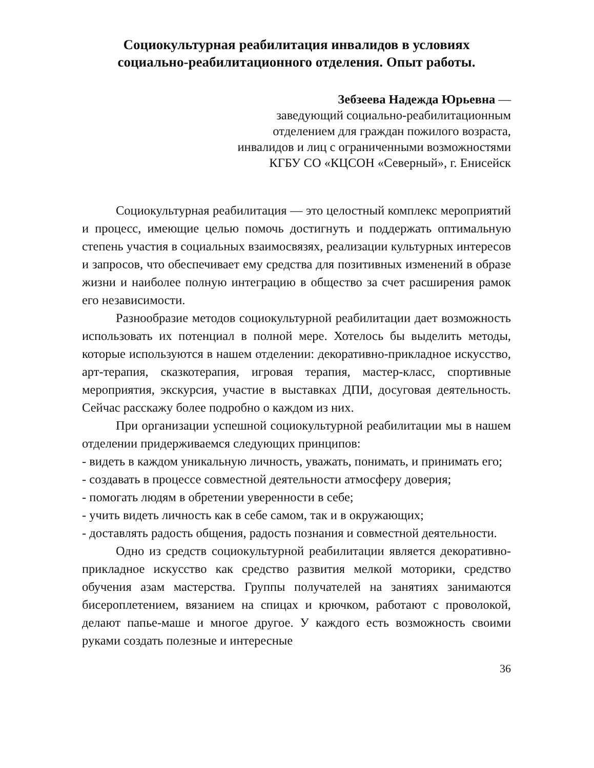Социокультурная реабилитация инвалидов в условиях
социально-реабилитационного отделения. Опыт работы.
Зебзеева Надежда Юрьевна —
заведующий социально-реабилитационным
отделением для граждан пожилого возраста,
инвалидов и лиц с ограниченными возможностями
КГБУ СО «КЦСОН «Северный», г. Енисейск
Социокультурная реабилитация — это целостный комплекс мероприятий и процесс, имеющие целью помочь достигнуть и поддержать оптимальную степень участия в социальных взаимосвязях, реализации культурных интересов и запросов, что обеспечивает ему средства для позитивных изменений в образе жизни и наиболее полную интеграцию в общество за счет расширения рамок его независимости.
Разнообразие методов социокультурной реабилитации дает возможность использовать их потенциал в полной мере. Хотелось бы выделить методы, которые используются в нашем отделении: декоративно-прикладное искусство, арт-терапия, сказкотерапия, игровая терапия, мастер-класс, спортивные мероприятия, экскурсия, участие в выставках ДПИ, досуговая деятельность. Сейчас расскажу более подробно о каждом из них.
При организации успешной социокультурной реабилитации мы в нашем отделении придерживаемся следующих принципов:
- видеть в каждом уникальную личность, уважать, понимать, и принимать его;
- создавать в процессе совместной деятельности атмосферу доверия;
- помогать людям в обретении уверенности в себе;
- учить видеть личность как в себе самом, так и в окружающих;
- доставлять радость общения, радость познания и совместной деятельности.
Одно из средств социокультурной реабилитации является декоративно-прикладное искусство как средство развития мелкой моторики, средство обучения азам мастерства. Группы получателей на занятиях занимаются бисероплетением, вязанием на спицах и крючком, работают с проволокой, делают папье-маше и многое другое. У каждого есть возможность своими руками создать полезные и интересные
36